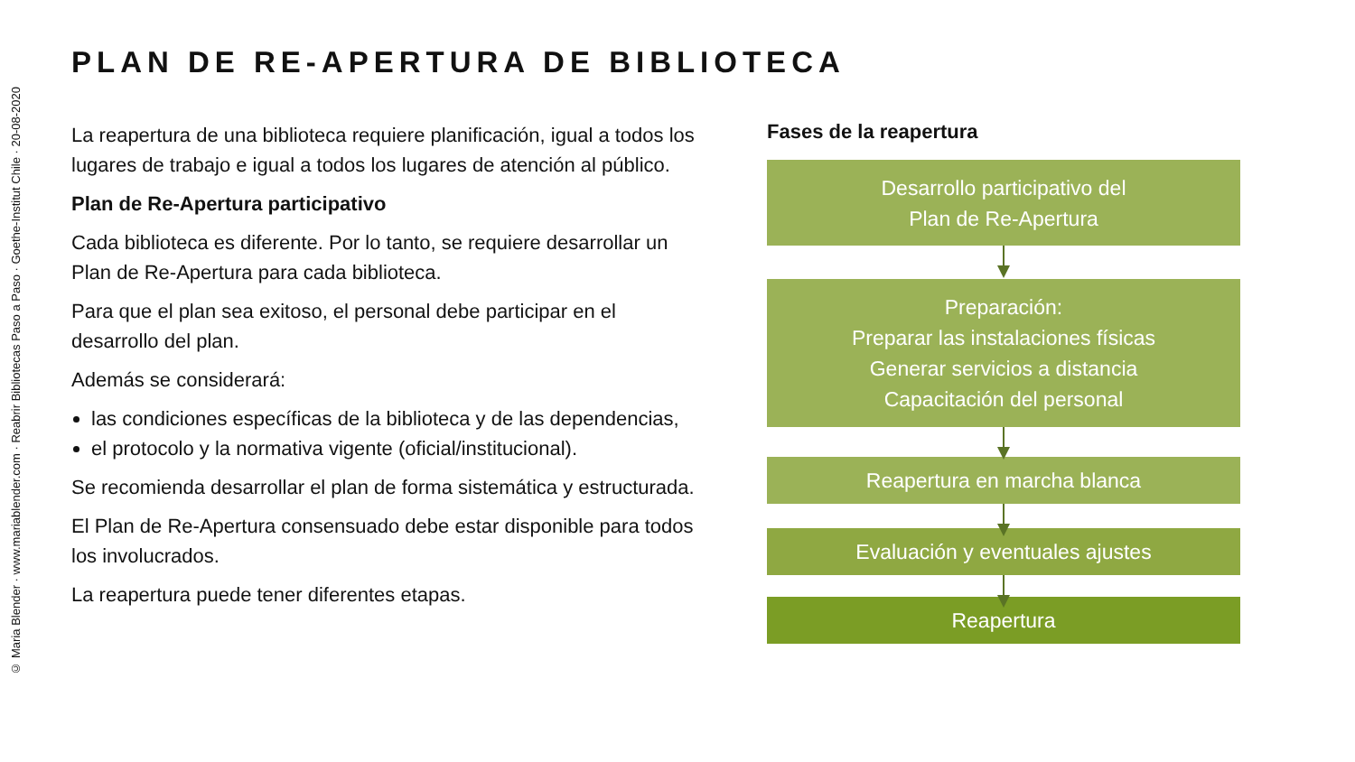© Maria Blender · www.mariablender.com · Reabrir Bibliotecas Paso a Paso · Goethe-Institut Chile · 20-08-2020
PLAN DE RE-APERTURA DE BIBLIOTECA
La reapertura de una biblioteca requiere planificación, igual a todos los lugares de trabajo e igual a todos los lugares de atención al público.
Plan de Re-Apertura participativo
Cada biblioteca es diferente. Por lo tanto, se requiere desarrollar un Plan de Re-Apertura para cada biblioteca.
Para que el plan sea exitoso, el personal debe participar en el desarrollo del plan.
Además se considerará:
las condiciones específicas de la biblioteca y de las dependencias,
el protocolo y la normativa vigente (oficial/institucional).
Se recomienda desarrollar el plan de forma sistemática y estructurada.
El Plan de Re-Apertura consensuado debe estar disponible para todos los involucrados.
La reapertura puede tener diferentes etapas.
Fases de la reapertura
Desarrollo participativo del
Plan de Re-Apertura
Preparación:
Preparar las instalaciones físicas
Generar servicios a distancia
Capacitación del personal
Reapertura en marcha blanca
Evaluación y eventuales ajustes
Reapertura